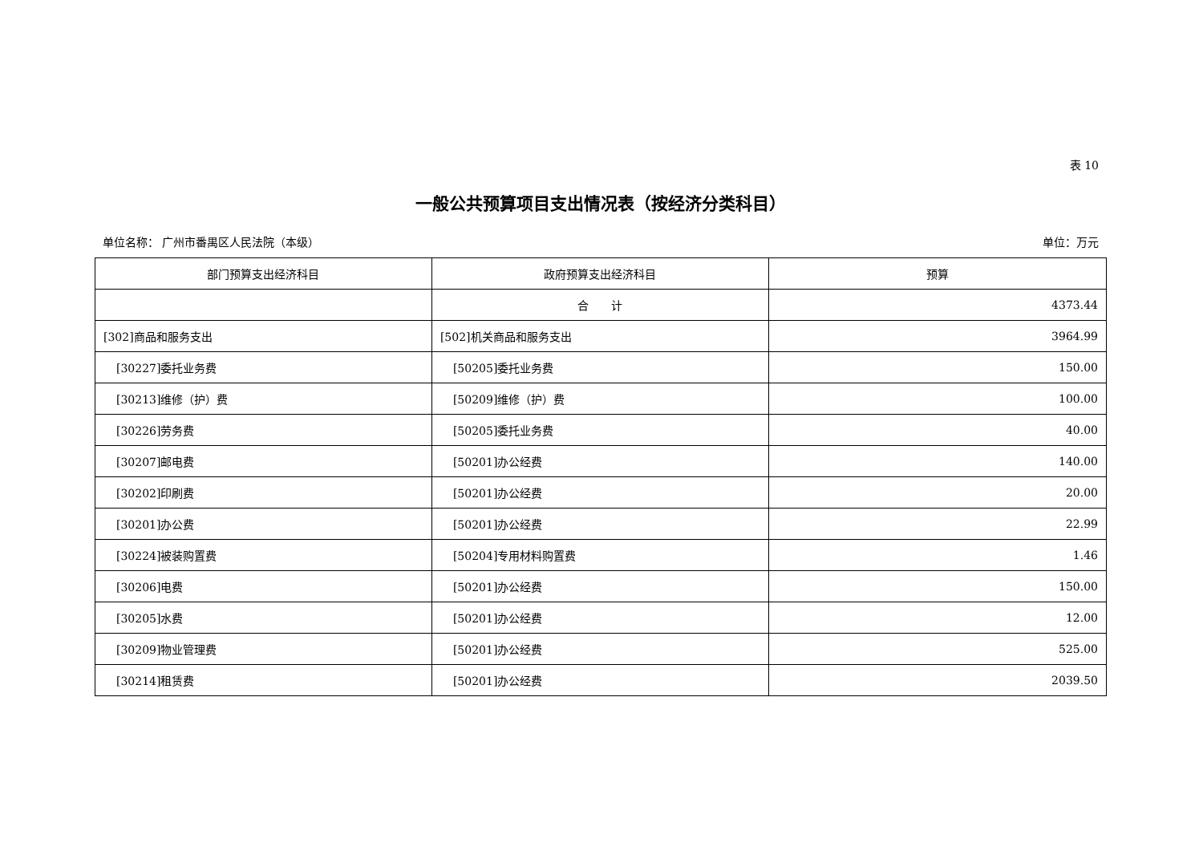表 10
一般公共预算项目支出情况表（按经济分类科目）
单位名称： 广州市番禺区人民法院（本级） 单位：万元
| 部门预算支出经济科目 | 政府预算支出经济科目 | 预算 |
| --- | --- | --- |
| | 合 计 | 4373.44 |
| [302]商品和服务支出 | [502]机关商品和服务支出 | 3964.99 |
| [30227]委托业务费 | [50205]委托业务费 | 150.00 |
| [30213]维修（护）费 | [50209]维修（护）费 | 100.00 |
| [30226]劳务费 | [50205]委托业务费 | 40.00 |
| [30207]邮电费 | [50201]办公经费 | 140.00 |
| [30202]印刷费 | [50201]办公经费 | 20.00 |
| [30201]办公费 | [50201]办公经费 | 22.99 |
| [30224]被装购置费 | [50204]专用材料购置费 | 1.46 |
| [30206]电费 | [50201]办公经费 | 150.00 |
| [30205]水费 | [50201]办公经费 | 12.00 |
| [30209]物业管理费 | [50201]办公经费 | 525.00 |
| [30214]租赁费 | [50201]办公经费 | 2039.50 |